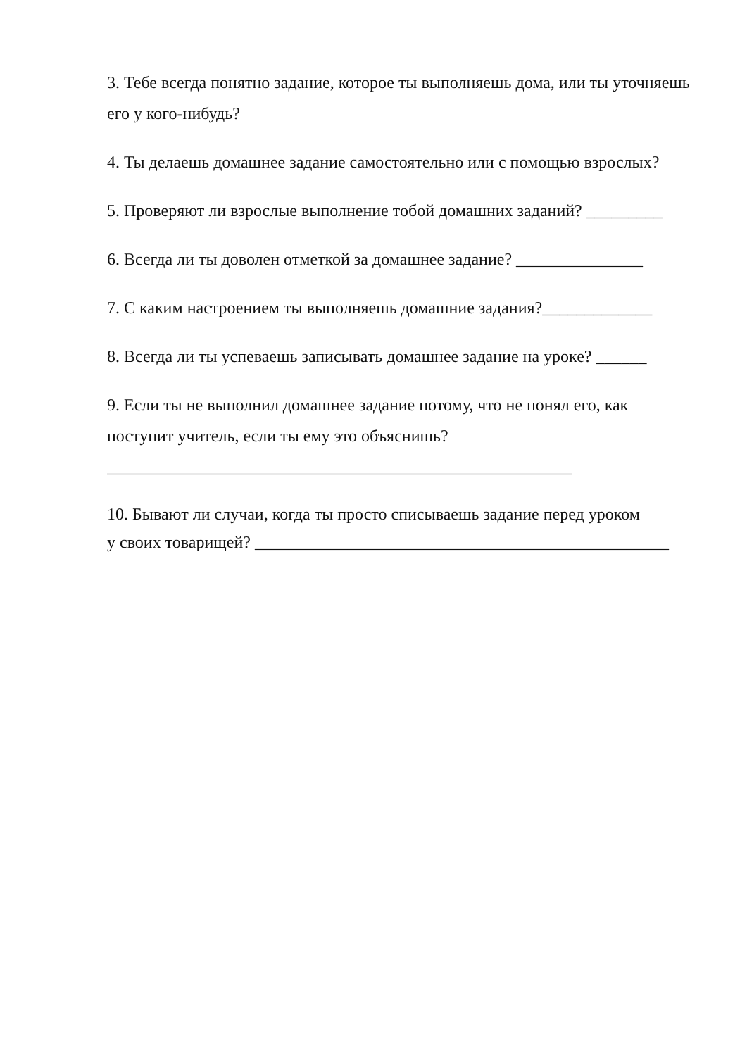3. Тебе всегда понятно задание, которое ты выполняешь дома, или ты уточняешь его у кого-нибудь?
4. Ты делаешь домашнее задание самостоятельно или с помощью взрослых?
5. Проверяют ли взрослые выполнение тобой домашних заданий? _________
6. Всегда ли ты доволен отметкой за домашнее задание? _______________
7. С каким настроением ты выполняешь домашние задания?_____________
8. Всегда ли ты успеваешь записывать домашнее задание на уроке? ______
9. Если ты не выполнил домашнее задание потому, что не понял его, как поступит учитель, если ты ему это объяснишь?
_______________________________________________________
10. Бывают ли случаи, когда ты просто списываешь задание перед уроком
у своих товарищей? _________________________________________________